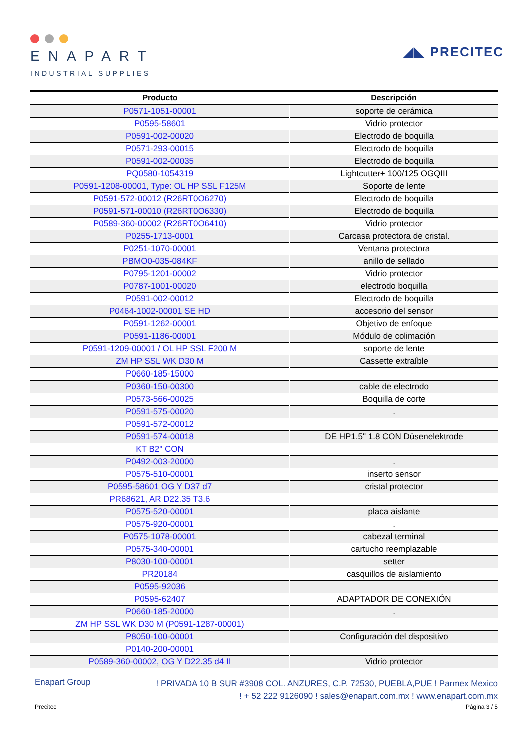ENAPART
INDUSTRIAL SUPPLIES
◢◣ PRECITEC
| Producto | Descripción |
| --- | --- |
| P0571-1051-00001 | soporte de cerámica |
| P0595-58601 | Vidrio protector |
| P0591-002-00020 | Electrodo de boquilla |
| P0571-293-00015 | Electrodo de boquilla |
| P0591-002-00035 | Electrodo de boquilla |
| PQ0580-1054319 | Lightcutter+ 100/125 OGQIII |
| P0591-1208-00001, Type: OL HP SSL F125M | Soporte de lente |
| P0591-572-00012 (R26RT0O6270) | Electrodo de boquilla |
| P0591-571-00010 (R26RT0O6330) | Electrodo de boquilla |
| P0589-360-00002 (R26RT0O6410) | Vidrio protector |
| P0255-1713-0001 | Carcasa protectora de cristal. |
| P0251-1070-00001 | Ventana protectora |
| PBMO0-035-084KF | anillo de sellado |
| P0795-1201-00002 | Vidrio protector |
| P0787-1001-00020 | electrodo boquilla |
| P0591-002-00012 | Electrodo de boquilla |
| P0464-1002-00001 SE HD | accesorio del sensor |
| P0591-1262-00001 | Objetivo de enfoque |
| P0591-1186-00001 | Módulo de colimación |
| P0591-1209-00001 / OL HP SSL F200 M | soporte de lente |
| ZM HP SSL WK D30 M | Cassette extraíble |
| P0660-185-15000 | |
| P0360-150-00300 | cable de electrodo |
| P0573-566-00025 | Boquilla de corte |
| P0591-575-00020 | . |
| P0591-572-00012 | |
| P0591-574-00018 | DE HP1.5" 1.8 CON Düsenelektrode |
| KT B2" CON | |
| P0492-003-20000 | . |
| P0575-510-00001 | inserto sensor |
| P0595-58601 OG Y D37 d7 | cristal protector |
| PR68621, AR D22.35 T3.6 | |
| P0575-520-00001 | placa aislante |
| P0575-920-00001 | . |
| P0575-1078-00001 | cabezal terminal |
| P0575-340-00001 | cartucho reemplazable |
| P8030-100-00001 | setter |
| PR20184 | casquillos de aislamiento |
| P0595-92036 | |
| P0595-62407 | ADAPTADOR DE CONEXIÓN |
| P0660-185-20000 | . |
| ZM HP SSL WK D30 M (P0591-1287-00001) | |
| P8050-100-00001 | Configuración del dispositivo |
| P0140-200-00001 | |
| P0589-360-00002, OG Y D22.35 d4 II | Vidrio protector |
Enapart Group
! PRIVADA 10 B SUR #3908 COL. ANZURES, C.P. 72530, PUEBLA,PUE ! Parmex Mexico
! + 52 222 9126090 ! sales@enapart.com.mx ! www.enapart.com.mx
Precitec Página 3 / 5